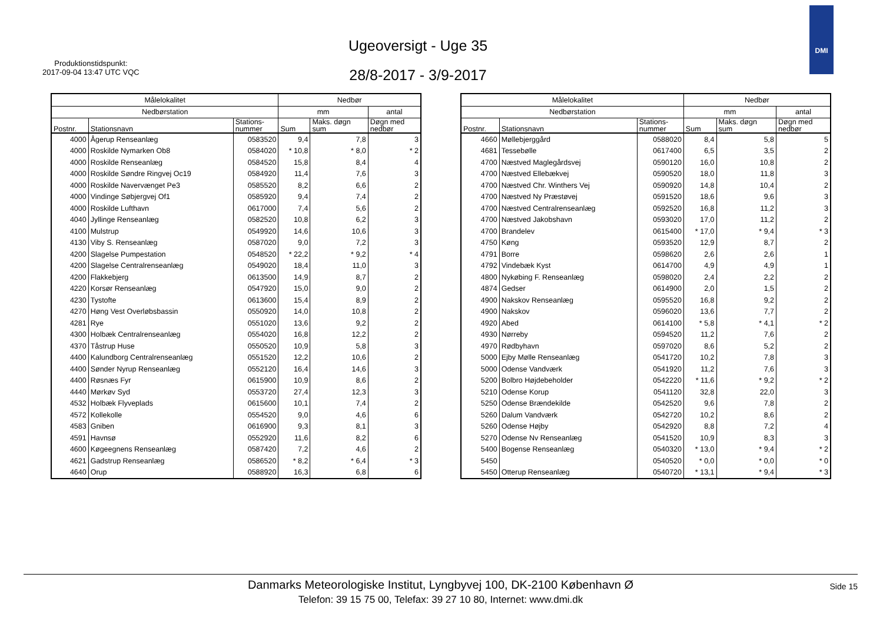Produktionstidspunkt:
2017-09-04 13:47 UTC VQC
Ugeoversigt - Uge 35
28/8-2017 - 3/9-2017
DMI
| Målelokalitet | | | Nedbør | | |
| --- | --- | --- | --- | --- | --- |
| Nedbørstation | | | mm | | antal |
| Postnr. | Stationsnavn | Stations- nummer | Sum | Maks. døgn sum | Døgn med nedbør |
| 4000 | Ågerup Renseanlæg | 0583520 | 9,4 | 7,8 | 3 |
| 4000 | Roskilde Nymarken Ob8 | 0584020 | * 10,8 | * 8,0 | * 2 |
| 4000 | Roskilde Renseanlæg | 0584520 | 15,8 | 8,4 | 4 |
| 4000 | Roskilde Søndre Ringvej Oc19 | 0584920 | 11,4 | 7,6 | 3 |
| 4000 | Roskilde Navervænget Pe3 | 0585520 | 8,2 | 6,6 | 2 |
| 4000 | Vindinge Søbjergvej Of1 | 0585920 | 9,4 | 7,4 | 2 |
| 4000 | Roskilde Lufthavn | 0617000 | 7,4 | 5,6 | 2 |
| 4040 | Jyllinge Renseanlæg | 0582520 | 10,8 | 6,2 | 3 |
| 4100 | Mulstrup | 0549920 | 14,6 | 10,6 | 3 |
| 4130 | Viby S. Renseanlæg | 0587020 | 9,0 | 7,2 | 3 |
| 4200 | Slagelse Pumpestation | 0548520 | * 22,2 | * 9,2 | * 4 |
| 4200 | Slagelse Centralrenseanlæg | 0549020 | 18,4 | 11,0 | 3 |
| 4200 | Flakkebjerg | 0613500 | 14,9 | 8,7 | 2 |
| 4220 | Korsør Renseanlæg | 0547920 | 15,0 | 9,0 | 2 |
| 4230 | Tystofte | 0613600 | 15,4 | 8,9 | 2 |
| 4270 | Høng Vest Overløbsbassin | 0550920 | 14,0 | 10,8 | 2 |
| 4281 | Rye | 0551020 | 13,6 | 9,2 | 2 |
| 4300 | Holbæk Centralrenseanlæg | 0554020 | 16,8 | 12,2 | 2 |
| 4370 | Tåstrup Huse | 0550520 | 10,9 | 5,8 | 3 |
| 4400 | Kalundborg Centralrenseanlæg | 0551520 | 12,2 | 10,6 | 2 |
| 4400 | Sønder Nyrup Renseanlæg | 0552120 | 16,4 | 14,6 | 3 |
| 4400 | Røsnæs Fyr | 0615900 | 10,9 | 8,6 | 2 |
| 4440 | Mørkøv Syd | 0553720 | 27,4 | 12,3 | 3 |
| 4532 | Holbæk Flyveplads | 0615600 | 10,1 | 7,4 | 2 |
| 4572 | Kollekolle | 0554520 | 9,0 | 4,6 | 6 |
| 4583 | Gniben | 0616900 | 9,3 | 8,1 | 3 |
| 4591 | Havnsø | 0552920 | 11,6 | 8,2 | 6 |
| 4600 | Køgeegnens Renseanlæg | 0587420 | 7,2 | 4,6 | 2 |
| 4621 | Gadstrup Renseanlæg | 0586520 | * 8,2 | * 6,4 | * 3 |
| 4640 | Orup | 0588920 | 16,3 | 6,8 | 6 |
| Målelokalitet | | | Nedbør | | |
| --- | --- | --- | --- | --- | --- |
| Nedbørstation | | | mm | | antal |
| Postnr. | Stationsnavn | Stations- nummer | Sum | Maks. døgn sum | Døgn med nedbør |
| 4660 | Møllebjerggård | 0588020 | 8,4 | 5,8 | 5 |
| 4681 | Tessebølle | 0617400 | 6,5 | 3,5 | 2 |
| 4700 | Næstved Maglegårdsvej | 0590120 | 16,0 | 10,8 | 2 |
| 4700 | Næstved Ellebækvej | 0590520 | 18,0 | 11,8 | 3 |
| 4700 | Næstved Chr. Winthers Vej | 0590920 | 14,8 | 10,4 | 2 |
| 4700 | Næstved Ny Præstøvej | 0591520 | 18,6 | 9,6 | 3 |
| 4700 | Næstved Centralrenseanlæg | 0592520 | 16,8 | 11,2 | 3 |
| 4700 | Næstved Jakobshavn | 0593020 | 17,0 | 11,2 | 2 |
| 4700 | Brandelev | 0615400 | * 17,0 | * 9,4 | * 3 |
| 4750 | Køng | 0593520 | 12,9 | 8,7 | 2 |
| 4791 | Borre | 0598620 | 2,6 | 2,6 | 1 |
| 4792 | Vindebæk Kyst | 0614700 | 4,9 | 4,9 | 1 |
| 4800 | Nykøbing F. Renseanlæg | 0598020 | 2,4 | 2,2 | 2 |
| 4874 | Gedser | 0614900 | 2,0 | 1,5 | 2 |
| 4900 | Nakskov Renseanlæg | 0595520 | 16,8 | 9,2 | 2 |
| 4900 | Nakskov | 0596020 | 13,6 | 7,7 | 2 |
| 4920 | Abed | 0614100 | * 5,8 | * 4,1 | * 2 |
| 4930 | Nørreby | 0594520 | 11,2 | 7,6 | 2 |
| 4970 | Rødbyhavn | 0597020 | 8,6 | 5,2 | 2 |
| 5000 | Ejby Mølle Renseanlæg | 0541720 | 10,2 | 7,8 | 3 |
| 5000 | Odense Vandværk | 0541920 | 11,2 | 7,6 | 3 |
| 5200 | Bolbro Højdebeholder | 0542220 | * 11,6 | * 9,2 | * 2 |
| 5210 | Odense Korup | 0541120 | 32,8 | 22,0 | 3 |
| 5250 | Odense Brændekilde | 0542520 | 9,6 | 7,8 | 2 |
| 5260 | Dalum Vandværk | 0542720 | 10,2 | 8,6 | 2 |
| 5260 | Odense Højby | 0542920 | 8,8 | 7,2 | 4 |
| 5270 | Odense Nv Renseanlæg | 0541520 | 10,9 | 8,3 | 3 |
| 5400 | Bogense Renseanlæg | 0540320 | * 13,0 | * 9,4 | * 2 |
| 5450 | | 0540520 | * 0,0 | * 0,0 | * 0 |
| 5450 | Otterup Renseanlæg | 0540720 | * 13,1 | * 9,4 | * 3 |
Danmarks Meteorologiske Institut, Lyngbyvej 100, DK-2100 København Ø
Telefon: 39 15 75 00, Telefax: 39 27 10 80, Internet: www.dmi.dk
Side 15